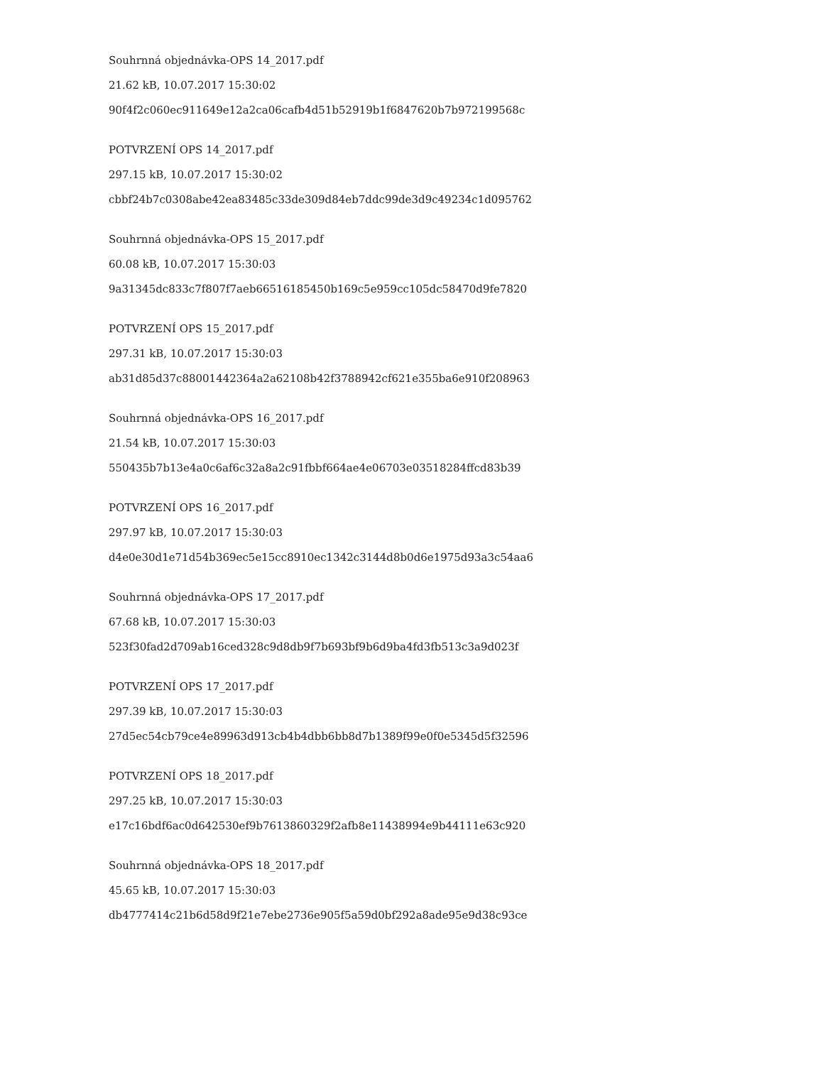Souhrnná objednávka-OPS 14_2017.pdf
21.62 kB, 10.07.2017 15:30:02
90f4f2c060ec911649e12a2ca06cafb4d51b52919b1f6847620b7b972199568c
POTVRZENÍ OPS 14_2017.pdf
297.15 kB, 10.07.2017 15:30:02
cbbf24b7c0308abe42ea83485c33de309d84eb7ddc99de3d9c49234c1d095762
Souhrnná objednávka-OPS 15_2017.pdf
60.08 kB, 10.07.2017 15:30:03
9a31345dc833c7f807f7aeb66516185450b169c5e959cc105dc58470d9fe7820
POTVRZENÍ OPS 15_2017.pdf
297.31 kB, 10.07.2017 15:30:03
ab31d85d37c88001442364a2a62108b42f3788942cf621e355ba6e910f208963
Souhrnná objednávka-OPS 16_2017.pdf
21.54 kB, 10.07.2017 15:30:03
550435b7b13e4a0c6af6c32a8a2c91fbbf664ae4e06703e03518284ffcd83b39
POTVRZENÍ OPS 16_2017.pdf
297.97 kB, 10.07.2017 15:30:03
d4e0e30d1e71d54b369ec5e15cc8910ec1342c3144d8b0d6e1975d93a3c54aa6
Souhrnná objednávka-OPS 17_2017.pdf
67.68 kB, 10.07.2017 15:30:03
523f30fad2d709ab16ced328c9d8db9f7b693bf9b6d9ba4fd3fb513c3a9d023f
POTVRZENÍ OPS 17_2017.pdf
297.39 kB, 10.07.2017 15:30:03
27d5ec54cb79ce4e89963d913cb4b4dbb6bb8d7b1389f99e0f0e5345d5f32596
POTVRZENÍ OPS 18_2017.pdf
297.25 kB, 10.07.2017 15:30:03
e17c16bdf6ac0d642530ef9b7613860329f2afb8e11438994e9b44111e63c920
Souhrnná objednávka-OPS 18_2017.pdf
45.65 kB, 10.07.2017 15:30:03
db4777414c21b6d58d9f21e7ebe2736e905f5a59d0bf292a8ade95e9d38c93ce